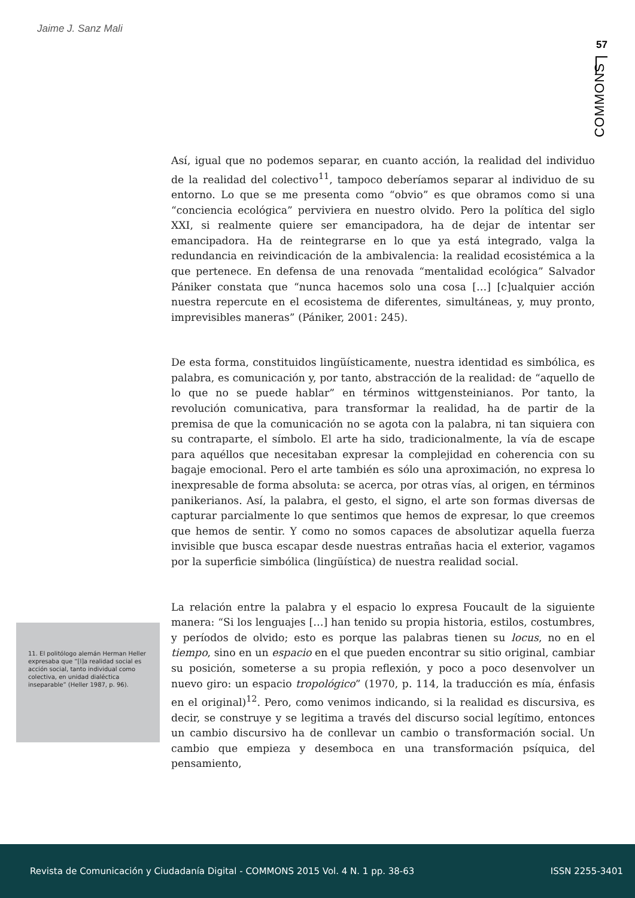Jaime J. Sanz Mali
57
COMMONS
Así, igual que no podemos separar, en cuanto acción, la realidad del individuo de la realidad del colectivo<sup>11</sup>, tampoco deberíamos separar al individuo de su entorno. Lo que se me presenta como “obvio” es que obramos como si una “conciencia ecológica” perviviera en nuestro olvido. Pero la política del siglo XXI, si realmente quiere ser emancipadora, ha de dejar de intentar ser emancipadora. Ha de reintegrarse en lo que ya está integrado, valga la redundancia en reivindicación de la ambivalencia: la realidad ecosistémica a la que pertenece. En defensa de una renovada “mentalidad ecológica” Salvador Pániker constata que “nunca hacemos solo una cosa […] [c]ualquier acción nuestra repercute en el ecosistema de diferentes, simultáneas, y, muy pronto, imprevisibles maneras” (Pániker, 2001: 245).
De esta forma, constituidos lingüísticamente, nuestra identidad es simbólica, es palabra, es comunicación y, por tanto, abstracción de la realidad: de “aquello de lo que no se puede hablar” en términos wittgensteinianos. Por tanto, la revolución comunicativa, para transformar la realidad, ha de partir de la premisa de que la comunicación no se agota con la palabra, ni tan siquiera con su contraparte, el símbolo. El arte ha sido, tradicionalmente, la vía de escape para aquéllos que necesitaban expresar la complejidad en coherencia con su bagaje emocional. Pero el arte también es sólo una aproximación, no expresa lo inexpresable de forma absoluta: se acerca, por otras vías, al origen, en términos panikerianos. Así, la palabra, el gesto, el signo, el arte son formas diversas de capturar parcialmente lo que sentimos que hemos de expresar, lo que creemos que hemos de sentir. Y como no somos capaces de absolutizar aquella fuerza invisible que busca escapar desde nuestras entrañas hacia el exterior, vagamos por la superficie simbólica (lingüística) de nuestra realidad social.
La relación entre la palabra y el espacio lo expresa Foucault de la siguiente manera: “Si los lenguajes […] han tenido su propia historia, estilos, costumbres, y períodos de olvido; esto es porque las palabras tienen su locus, no en el tiempo, sino en un espacio en el que pueden encontrar su sitio original, cambiar su posición, someterse a su propia reflexión, y poco a poco desenvolver un nuevo giro: un espacio tropológico” (1970, p. 114, la traducción es mía, énfasis en el original)<sup>12</sup>. Pero, como venimos indicando, si la realidad es discursiva, es decir, se construye y se legitima a través del discurso social legítimo, entonces un cambio discursivo ha de conllevar un cambio o transformación social. Un cambio que empieza y desemboca en una transformación psíquica, del pensamiento,
11. El politólogo alemán Herman Heller expresaba que “[l]a realidad social es acción social, tanto individual como colectiva, en unidad dialéctica inseparable” (Heller 1987, p. 96).
Revista de Comunicación y Ciudadanía Digital - COMMONS 2015 Vol. 4 N. 1 pp. 38-63 ISSN 2255-3401